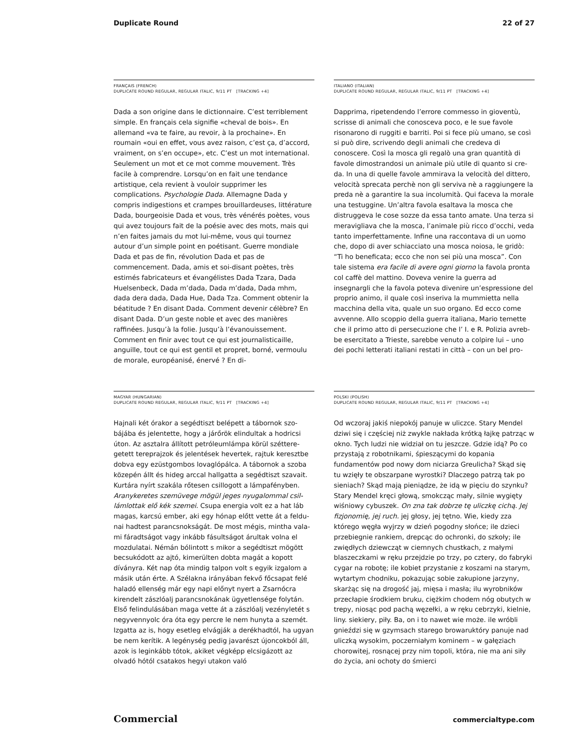Duplicate Round 22 of 27
FRANÇAIS (FRENCH)
DUPLICATE ROUND REGULAR, REGULAR ITALIC, 9/11 PT [TRACKING +4]
Dada a son origine dans le dictionnaire. C’est terrible­ment simple. En français cela signifie «cheval de bois». En allemand «va te faire, au revoir, à la prochaine». En roumain «oui en effet, vous avez raison, c’est ça, d’accord, vraiment, on s’en occupe», etc. C’est un mot international. Seule­ment un mot et ce mot comme mouvement. Très facile à comprendre. Lorsqu’on en fait une tendance artistique, cela revient à vouloir supprimer les complications. Psy­chologie Dada. Allemagne Dada y compris indigestions et crampes brouillardeuses, littérature Dada, bourgeoisie Dada et vous, très vénérés poètes, vous qui avez toujours fait de la poésie avec des mots, mais qui n’en faites jamais du mot lui-même, vous qui tournez autour d’un simple point en poétisant. Guerre mondiale Dada et pas de fin, révolution Dada et pas de commencement. Dada, amis et soi-disant poètes, très estimés fabricateurs et évangé­listes Dada Tzara, Dada Huelsenbeck, Dada m’dada, Dada m’dada, Dada mhm, dada dera dada, Dada Hue, Dada Tza. Comment obtenir la béatitude ? En disant Dada. Com­ment devenir célèbre? En disant Dada. D’un geste noble et avec des manières raffinées. Jusqu’à la folie. Jusqu’à l’évanouissement. Comment en finir avec tout ce qui est journalisticaille, anguille, tout ce qui est gentil et propret, borné, vermoulu de morale, européanisé, énervé ? En di-
ITALIANO (ITALIAN)
DUPLICATE ROUND REGULAR, REGULAR ITALIC, 9/11 PT [TRACKING +4]
Dapprima, ripetendendo l’errore commesso in gioventù, scrisse di animali che conosceva poco, e le sue favole risonarono di ruggiti e barriti. Poi si fece più umano, se così si può dire, scrivendo degli animali che credeva di conoscere. Così la mosca gli regalò una gran quantità di favole dimostrandosi un animale più utile di quanto si cre­da. In una di quelle favole ammirava la velocità del dittero, velocità sprecata perchè non gli serviva nè a raggiungere la preda nè a garantire la sua incolumità. Qui faceva la mo­rale una testuggine. Un’altra favola esaltava la mosca che distruggeva le cose sozze da essa tanto amate. Una terza si meravigliava che la mosca, l’animale più ricco d’occhi, veda tanto imperfettamente. Infine una raccontava di un uomo che, dopo di aver schiacciato una mosca noiosa, le gridò: “Ti ho beneficata; ecco che non sei più una mosca”. Con tale sistema era facile di avere ogni giorno la favola pronta col caffè del mattino. Doveva venire la guerra ad insegnargli che la favola poteva divenire un’espressione del proprio animo, il quale così inseriva la mummietta nella macchina della vita, quale un suo organo. Ed ecco come avvenne. Allo scoppio della guerra italiana, Mario temette che il primo atto di persecuzione che l’ I. e R. Polizia avreb­be esercitato a Trieste, sarebbe venuto a colpire lui – uno dei pochi letterati italiani restati in città – con un bel pro-
MAGYAR (HUNGARIAN)
DUPLICATE ROUND REGULAR, REGULAR ITALIC, 9/11 PT [TRACKING +4]
Hajnali két órakor a segédtiszt belépett a tábornok szo­bájába és jelentette, hogy a járőrök elindultak a hodricsi úton. Az asztalra állított petróleumlámpa körül széttere­getett tereprajzok és jelentések hevertek, rajtuk keresztbe dobva egy ezüstgombos lovaglópálca. A tábornok a szoba közepén állt és hideg arccal hallgatta a segédtiszt szavait. Kurtára nyírt szakála rőtesen csillogott a lámpafényben. Aranykeretes szemüvege mögül jeges nyugalommal csil­lámlottak elő kék szemei. Csupa energia volt ez a hat láb magas, karcsú ember, aki egy hónap előtt vette át a feldu­nai hadtest parancsnokságát. De most mégis, mintha vala­mi fáradtságot vagy inkább fásultságot árultak volna el mozdulatai. Némán bólintott s mikor a segédtiszt mögött becsukódott az ajtó, kimerülten dobta magát a kopott díványra. Két nap óta mindig talpon volt s egyik izgalom a másik után érte. A Szélakna irányában fekvő főcsapat felé haladó ellenség már egy napi előnyt nyert a Zsarnócra kirendelt zászlóalj parancsnokának ügyetlensége folytán. Első felindulásában maga vette át a zászlóalj vezényle­tét s negyvennyolc óra óta egy percre le nem hunyta a szemét. Izgatta az is, hogy esetleg elvágják a derékhadtól, ha ugyan be nem kerítik. A legénység pedig javarészt újoncokból áll, azok is leginkább tótok, akiket végképp elcsigázott az olvadó hótól csatakos hegyi utakon való
POLSKI (POLISH)
DUPLICATE ROUND REGULAR, REGULAR ITALIC, 9/11 PT [TRACKING +4]
Od wczoraj jakiś niepokój panuje w uliczce. Stary Mendel dziwi się i częściej niż zwykle nakłada krótką łajkę patrząc w okno. Tych ludzi nie widział on tu jeszcze. Gdzie idą? Po co przystają z robotnikami, śpieszącymi do kopania fundamentów pod nowy dom niciarza Greulicha? Skąd się tu wzięły te obszarpane wyrostki? Dlaczego patrzą tak po sieniach? Skąd mają pieniądze, że idą w pięciu do szynku? Stary Mendel kręci głową, smokcząc mały, silnie wygięty wiśniowy cybuszek. On zna tak dobrze tę uliczkę cichą. Jej fizjonomię, jej ruch. jej głosy, jej tętno. Wie, kiedy zza którego węgła wyjrzy w dzień pogodny słońce; ile dzieci przebiegnie rankiem, drepcąc do ochronki, do szkoły; ile zwiędłych dziewcząt w ciemnych chustkach, z małymi blaszeczkami w ręku przejdzie po trzy, po cztery, do fabry­ki cygar na robotę; ile kobiet przystanie z koszami na starym, wytartym chodniku, pokazując sobie zakupione jarzyny, skarżąc się na drogość jaj, mięsa i masła; ilu wyrobników przecłapie środkiem bruku, ciężkim chodem nóg obutych w trepy, niosąc pod pachą węzełki, a w ręku cebrzyki, kielnie, liny. siekiery, piły. Ba, on i to nawet wie może. ile wróbli gnieździ się w gzymsach starego browaruktóry panuje nad uliczką wysokim, poczerniałym kominem – w gałęziach chorowitej, rosnącej przy nim topoli, która, nie ma ani siły do życia, ani ochoty do śmierci
Commercial commercialtype.com